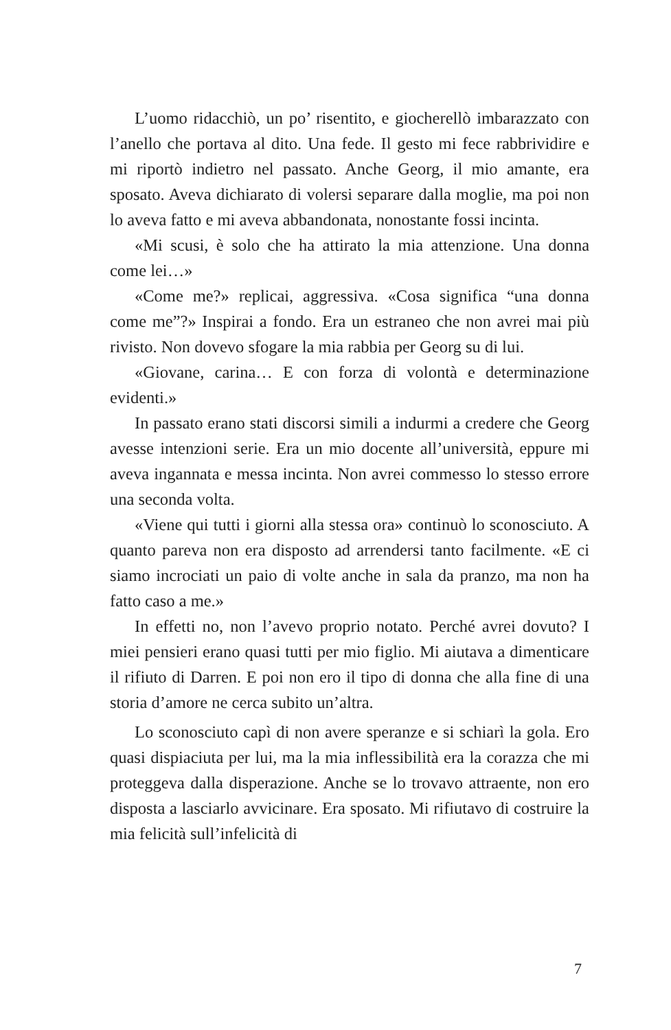L’uomo ridacchiò, un po’ risentito, e giocherellò imbarazzato con l’anello che portava al dito. Una fede. Il gesto mi fece rabbrividire e mi riportò indietro nel passato. Anche Georg, il mio amante, era sposato. Aveva dichiarato di volersi separare dalla moglie, ma poi non lo aveva fatto e mi aveva abbandonata, nonostante fossi incinta.
«Mi scusi, è solo che ha attirato la mia attenzione. Una donna come lei…»
«Come me?» replicai, aggressiva. «Cosa significa “una donna come me”?» Inspirai a fondo. Era un estraneo che non avrei mai più rivisto. Non dovevo sfogare la mia rabbia per Georg su di lui.
«Giovane, carina… E con forza di volontà e determinazione evidenti.»
In passato erano stati discorsi simili a indurmi a credere che Georg avesse intenzioni serie. Era un mio docente all’università, eppure mi aveva ingannata e messa incinta. Non avrei commesso lo stesso errore una seconda volta.
«Viene qui tutti i giorni alla stessa ora» continuò lo sconosciuto. A quanto pareva non era disposto ad arrendersi tanto facilmente. «E ci siamo incrociati un paio di volte anche in sala da pranzo, ma non ha fatto caso a me.»
In effetti no, non l’avevo proprio notato. Perché avrei dovuto? I miei pensieri erano quasi tutti per mio figlio. Mi aiutava a dimenticare il rifiuto di Darren. E poi non ero il tipo di donna che alla fine di una storia d’amore ne cerca subito un’altra.
Lo sconosciuto capì di non avere speranze e si schiarì la gola. Ero quasi dispiaciuta per lui, ma la mia inflessibilità era la corazza che mi proteggeva dalla disperazione. Anche se lo trovavo attraente, non ero disposta a lasciarlo avvicinare. Era sposato. Mi rifiutavo di costruire la mia felicità sull’infelicità di
7